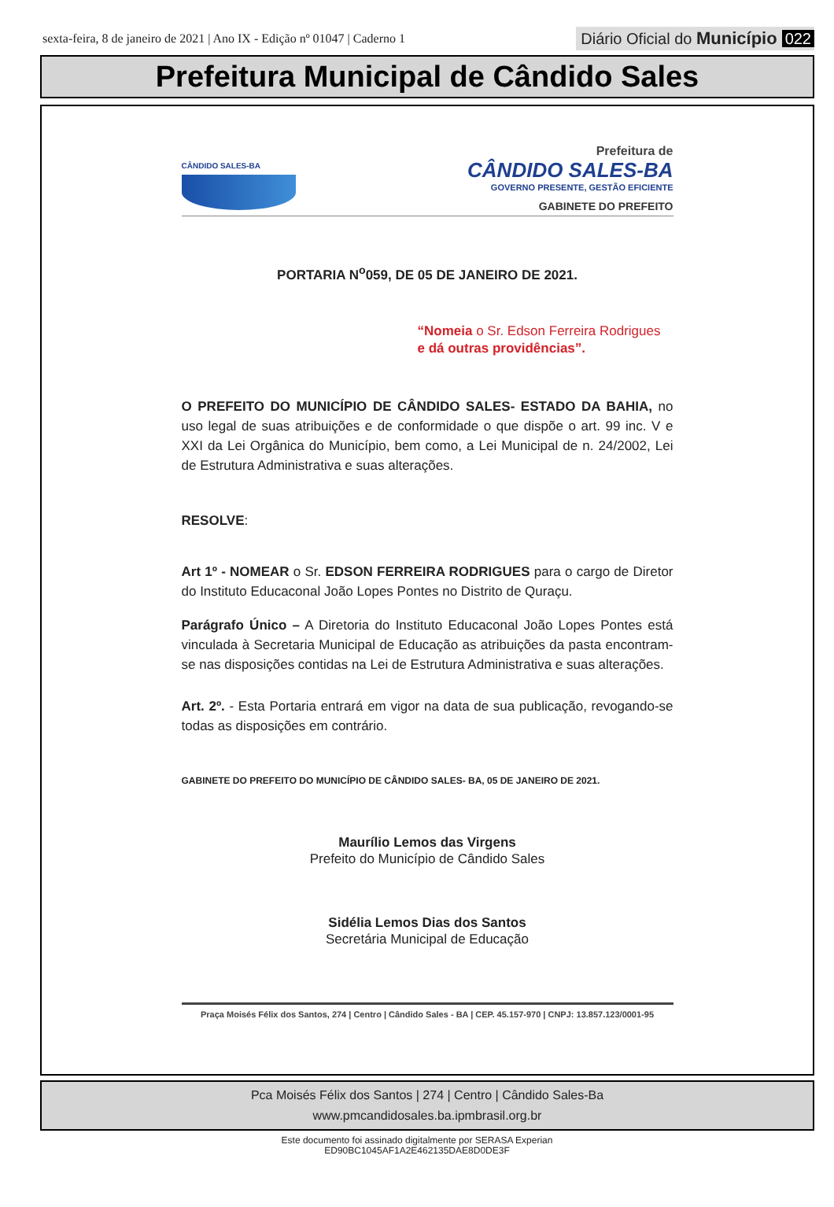sexta-feira, 8 de janeiro de 2021 | Ano IX - Edição nº 01047 | Caderno 1
Diário Oficial do Município 022
Prefeitura Municipal de Cândido Sales
CÂNDIDO SALES-BA
Prefeitura de
CÂNDIDO SALES-BA
GOVERNO PRESENTE, GESTÃO EFICIENTE
GABINETE DO PREFEITO
PORTARIA N<sup>o</sup>059, DE 05 DE JANEIRO DE 2021.
“Nomeia o Sr. Edson Ferreira Rodrigues
e dá outras providências”.
O PREFEITO DO MUNICÍPIO DE CÂNDIDO SALES- ESTADO DA BAHIA, no uso legal de suas atribuições e de conformidade o que dispõe o art. 99 inc. V e XXI da Lei Orgânica do Município, bem como, a Lei Municipal de n. 24/2002, Lei de Estrutura Administrativa e suas alterações.
RESOLVE:
Art 1º - NOMEAR o Sr. EDSON FERREIRA RODRIGUES para o cargo de Diretor do Instituto Educaconal João Lopes Pontes no Distrito de Quraçu.
Parágrafo Único – A Diretoria do Instituto Educaconal João Lopes Pontes está vinculada à Secretaria Municipal de Educação as atribuições da pasta encontram-se nas disposições contidas na Lei de Estrutura Administrativa e suas alterações.
Art. 2º. - Esta Portaria entrará em vigor na data de sua publicação, revogando-se todas as disposições em contrário.
GABINETE DO PREFEITO DO MUNICÍPIO DE CÂNDIDO SALES- BA, 05 DE JANEIRO DE 2021.
Maurílio Lemos das Virgens
Prefeito do Município de Cândido Sales
Sidélia Lemos Dias dos Santos
Secretária Municipal de Educação
Praça Moisés Félix dos Santos, 274 | Centro | Cândido Sales - BA | CEP. 45.157-970 | CNPJ: 13.857.123/0001-95
Pca Moisés Félix dos Santos | 274 | Centro | Cândido Sales-Ba
www.pmcandidosales.ba.ipmbrasil.org.br
Este documento foi assinado digitalmente por SERASA Experian
ED90BC1045AF1A2E462135DAE8D0DE3F